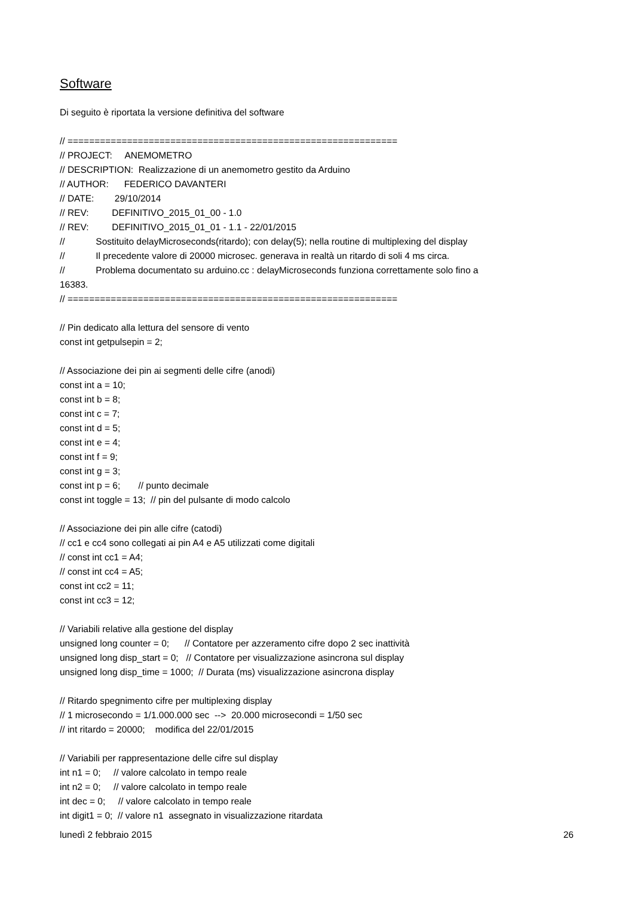Software
Di seguito è riportata la versione definitiva del software
// ============================================================= // PROJECT: ANEMOMETRO // DESCRIPTION: Realizzazione di un anemometro gestito da Arduino // AUTHOR: FEDERICO DAVANTERI // DATE: 29/10/2014 // REV: DEFINITIVO_2015_01_00 - 1.0 // REV: DEFINITIVO_2015_01_01 - 1.1 - 22/01/2015 // Sostituito delayMicroseconds(ritardo); con delay(5); nella routine di multiplexing del display // Il precedente valore di 20000 microsec. generava in realtà un ritardo di soli 4 ms circa. // Problema documentato su arduino.cc : delayMicroseconds funziona correttamente solo fino a 16383. // ============================================================= // Pin dedicato alla lettura del sensore di vento const int getpulsepin = 2; // Associazione dei pin ai segmenti delle cifre (anodi) const int a = 10; const int b = 8; const int c = 7; const int d = 5; const int e = 4; const int f = 9; const int g = 3; const int p = 6; // punto decimale const int toggle = 13; // pin del pulsante di modo calcolo // Associazione dei pin alle cifre (catodi) // cc1 e cc4 sono collegati ai pin A4 e A5 utilizzati come digitali // const int cc1 = A4; // const int cc4 = A5; const int cc2 = 11; const int cc3 = 12; // Variabili relative alla gestione del display unsigned long counter = 0; // Contatore per azzeramento cifre dopo 2 sec inattività unsigned long disp_start = 0; // Contatore per visualizzazione asincrona sul display unsigned long disp_time = 1000; // Durata (ms) visualizzazione asincrona display // Ritardo spegnimento cifre per multiplexing display // 1 microsecondo = 1/1.000.000 sec --> 20.000 microsecondi = 1/50 sec // int ritardo = 20000; modifica del 22/01/2015 // Variabili per rappresentazione delle cifre sul display int n1 = 0; // valore calcolato in tempo reale int n2 = 0; // valore calcolato in tempo reale int dec = 0; // valore calcolato in tempo reale int digit1 = 0; // valore n1 assegnato in visualizzazione ritardata
lunedì 2 febbraio 2015 26